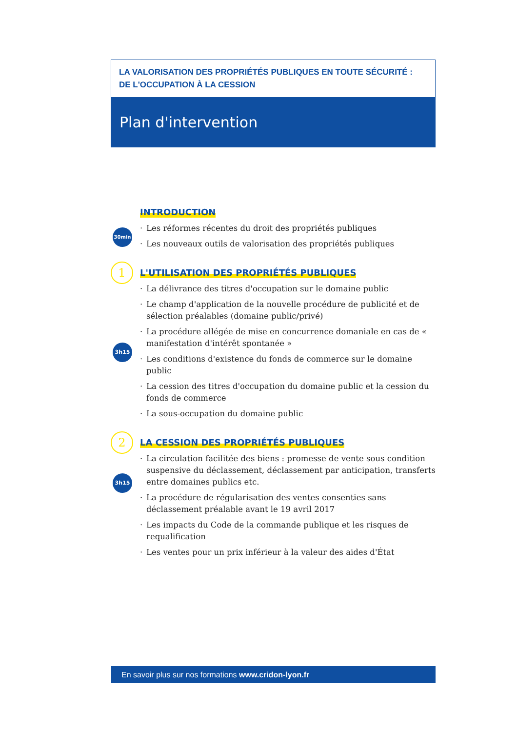LA VALORISATION DES PROPRIÉTÉS PUBLIQUES EN TOUTE SÉCURITÉ :
DE L'OCCUPATION À LA CESSION
Plan d'intervention
30min
INTRODUCTION
· Les réformes récentes du droit des propriétés publiques
· Les nouveaux outils de valorisation des propriétés publiques
1
3h15
L'UTILISATION DES PROPRIÉTÉS PUBLIQUES
· La délivrance des titres d'occupation sur le domaine public
· Le champ d'application de la nouvelle procédure de publicité et de sélection préalables (domaine public/privé)
· La procédure allégée de mise en concurrence domaniale en cas de « manifestation d'intérêt spontanée »
· Les conditions d'existence du fonds de commerce sur le domaine public
· La cession des titres d'occupation du domaine public et la cession du fonds de commerce
· La sous-occupation du domaine public
2
3h15
LA CESSION DES PROPRIÉTÉS PUBLIQUES
· La circulation facilitée des biens : promesse de vente sous condition suspensive du déclassement, déclassement par anticipation, transferts entre domaines publics etc.
· La procédure de régularisation des ventes consenties sans déclassement préalable avant le 19 avril 2017
· Les impacts du Code de la commande publique et les risques de requalification
· Les ventes pour un prix inférieur à la valeur des aides d'État
En savoir plus sur nos formations www.cridon-lyon.fr